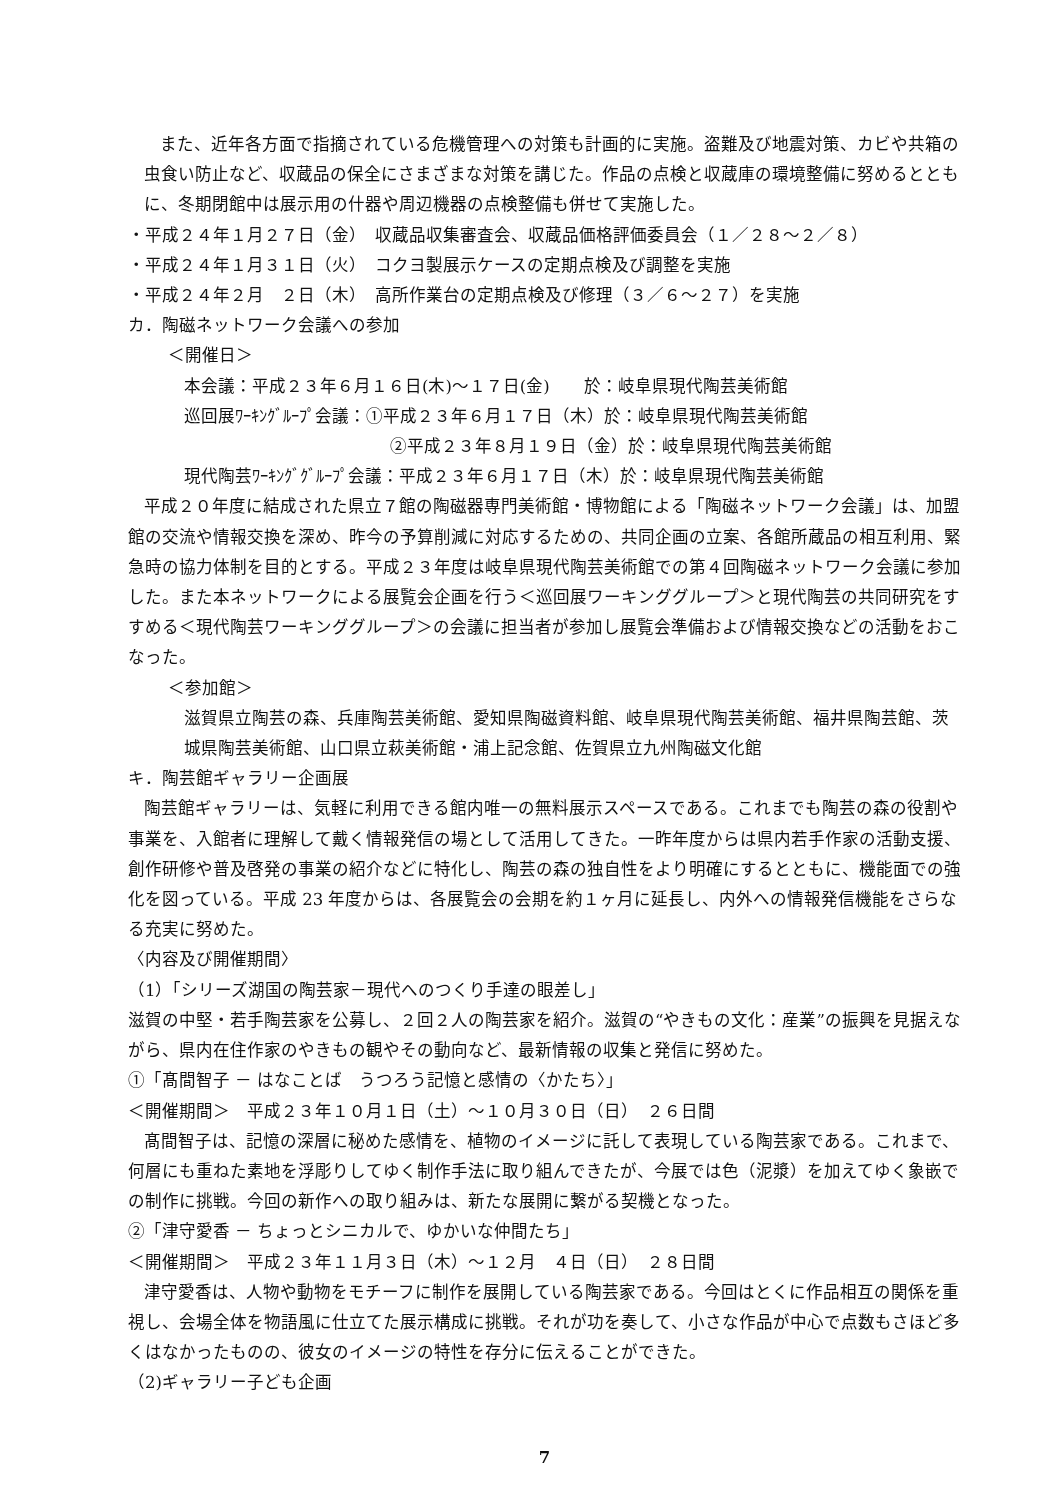また、近年各方面で指摘されている危機管理への対策も計画的に実施。盗難及び地震対策、カビや共箱の虫食い防止など、収蔵品の保全にさまざまな対策を講じた。作品の点検と収蔵庫の環境整備に努めるとともに、冬期閉館中は展示用の什器や周辺機器の点検整備も併せて実施した。
・平成２４年１月２７日（金）　収蔵品収集審査会、収蔵品価格評価委員会（１／２８～２／８）
・平成２４年１月３１日（火）　コクヨ製展示ケースの定期点検及び調整を実施
・平成２４年２月　２日（木）　高所作業台の定期点検及び修理（３／６～２７）を実施
カ．陶磁ネットワーク会議への参加
＜開催日＞
本会議：平成２３年６月１６日(木)～１７日(金)　　於：岐阜県現代陶芸美術館
巡回展ﾜｰｷﾝｸﾞﾙｰﾌﾟ会議：①平成２３年６月１７日（木）於：岐阜県現代陶芸美術館
②平成２３年８月１９日（金）於：岐阜県現代陶芸美術館
現代陶芸ﾜｰｷﾝｸﾞｸﾞﾙｰﾌﾟ会議：平成２３年６月１７日（木）於：岐阜県現代陶芸美術館
平成２０年度に結成された県立７館の陶磁器専門美術館・博物館による「陶磁ネットワーク会議」は、加盟館の交流や情報交換を深め、昨今の予算削減に対応するための、共同企画の立案、各館所蔵品の相互利用、緊急時の協力体制を目的とする。平成２３年度は岐阜県現代陶芸美術館での第４回陶磁ネットワーク会議に参加した。また本ネットワークによる展覧会企画を行う＜巡回展ワーキンググループ＞と現代陶芸の共同研究をすすめる＜現代陶芸ワーキンググループ＞の会議に担当者が参加し展覧会準備および情報交換などの活動をおこなった。
＜参加館＞
滋賀県立陶芸の森、兵庫陶芸美術館、愛知県陶磁資料館、岐阜県現代陶芸美術館、福井県陶芸館、茨城県陶芸美術館、山口県立萩美術館・浦上記念館、佐賀県立九州陶磁文化館
キ．陶芸館ギャラリー企画展
陶芸館ギャラリーは、気軽に利用できる館内唯一の無料展示スペースである。これまでも陶芸の森の役割や事業を、入館者に理解して戴く情報発信の場として活用してきた。一昨年度からは県内若手作家の活動支援、創作研修や普及啓発の事業の紹介などに特化し、陶芸の森の独自性をより明確にするとともに、機能面での強化を図っている。平成 23 年度からは、各展覧会の会期を約１ヶ月に延長し、内外への情報発信機能をさらなる充実に努めた。
〈内容及び開催期間〉
（1）「シリーズ湖国の陶芸家－現代へのつくり手達の眼差し」
滋賀の中堅・若手陶芸家を公募し、２回２人の陶芸家を紹介。滋賀の“やきもの文化：産業”の振興を見据えながら、県内在住作家のやきもの観やその動向など、最新情報の収集と発信に努めた。
①「髙間智子 － はなことば　うつろう記憶と感情の〈かたち〉」
＜開催期間＞　平成２３年１０月１日（土）～１０月３０日（日）　２６日間
髙間智子は、記憶の深層に秘めた感情を、植物のイメージに託して表現している陶芸家である。これまで、何層にも重ねた素地を浮彫りしてゆく制作手法に取り組んできたが、今展では色（泥漿）を加えてゆく象嵌での制作に挑戦。今回の新作への取り組みは、新たな展開に繋がる契機となった。
②「津守愛香 － ちょっとシニカルで、ゆかいな仲間たち」
＜開催期間＞　平成２３年１１月３日（木）～１２月　４日（日）　２８日間
津守愛香は、人物や動物をモチーフに制作を展開している陶芸家である。今回はとくに作品相互の関係を重視し、会場全体を物語風に仕立てた展示構成に挑戦。それが功を奏して、小さな作品が中心で点数もさほど多くはなかったものの、彼女のイメージの特性を存分に伝えることができた。
（2)ギャラリー子ども企画
7